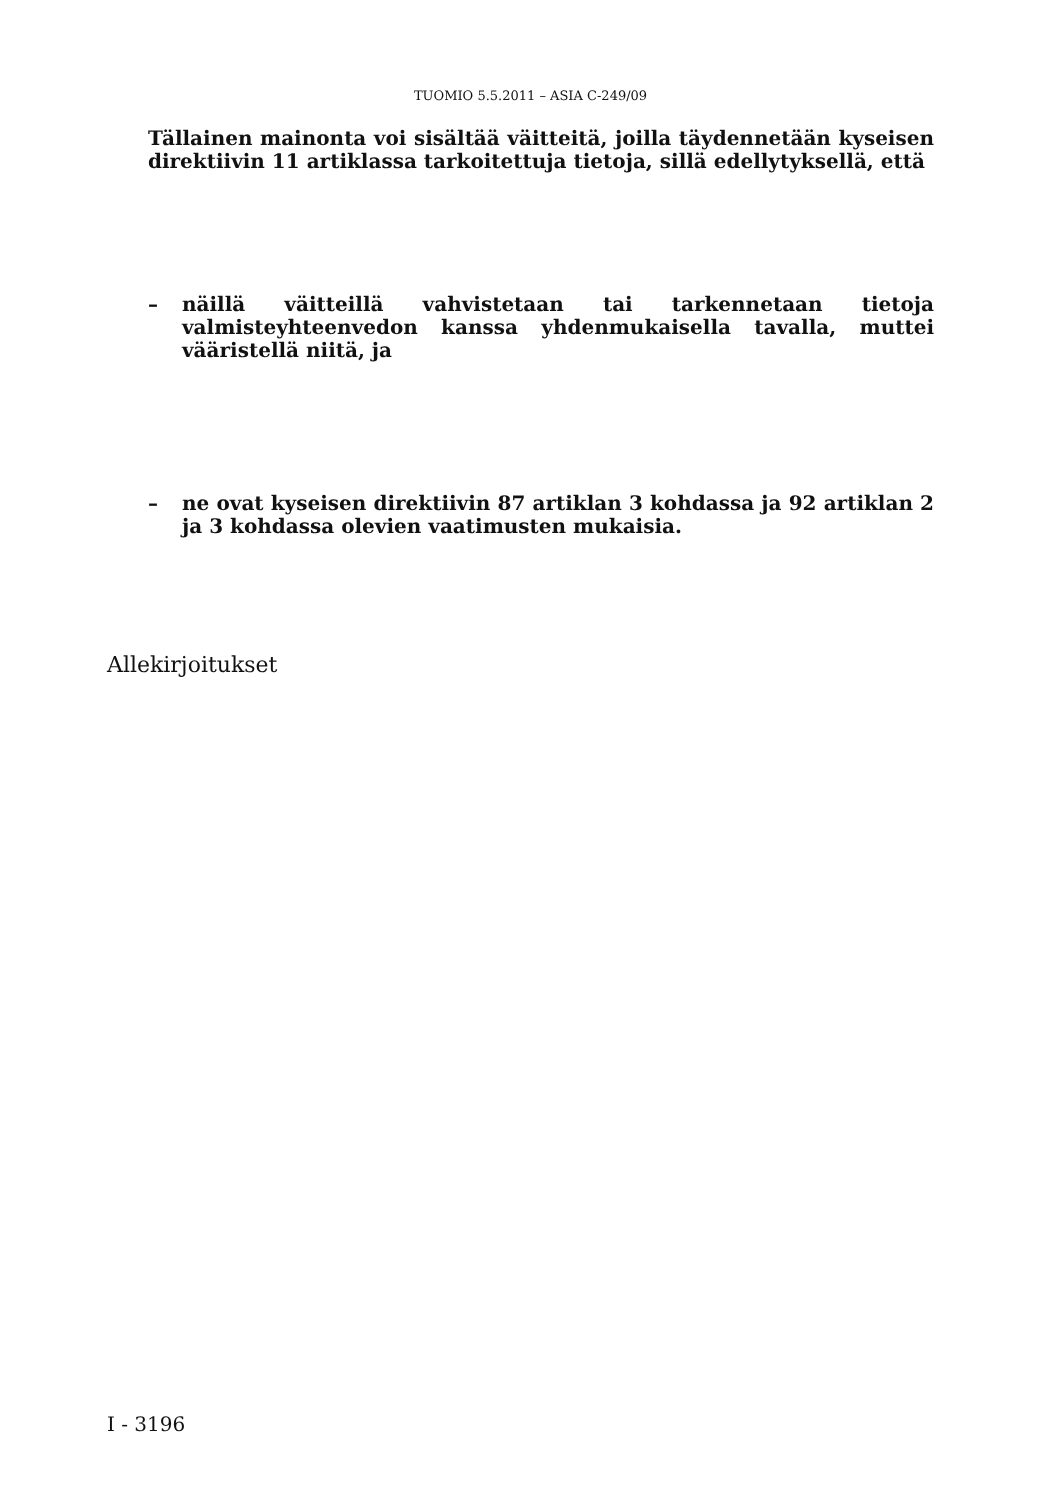TUOMIO 5.5.2011 – ASIA C-249/09
Tällainen mainonta voi sisältää väitteitä, joilla täydennetään kyseisen direktiivin 11 artiklassa tarkoitettuja tietoja, sillä edellytyksellä, että
– näillä väitteillä vahvistetaan tai tarkennetaan tietoja valmisteyhteenvedon kanssa yhdenmukaisella tavalla, muttei vääristellä niitä, ja
– ne ovat kyseisen direktiivin 87 artiklan 3 kohdassa ja 92 artiklan 2 ja 3 kohdassa olevien vaatimusten mukaisia.
Allekirjoitukset
I - 3196